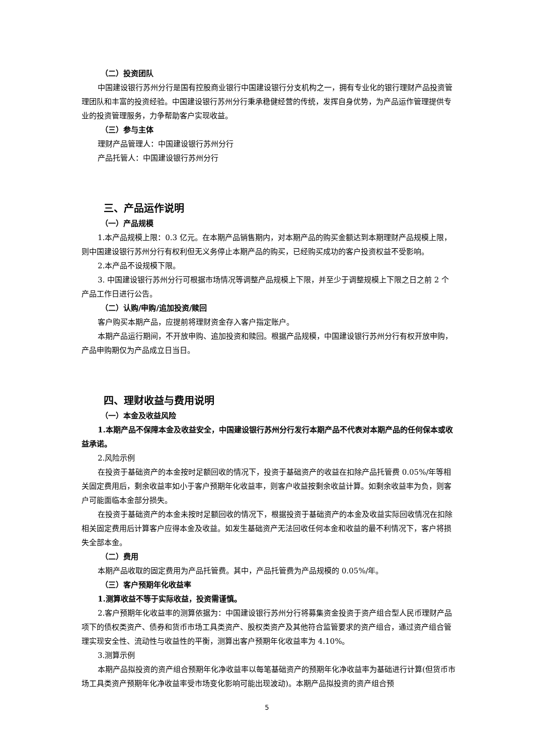（二）投资团队
中国建设银行苏州分行是国有控股商业银行中国建设银行分支机构之一，拥有专业化的银行理财产品投资管理团队和丰富的投资经验。中国建设银行苏州分行秉承稳健经营的传统，发挥自身优势，为产品运作管理提供专业的投资管理服务，力争帮助客户实现收益。
（三）参与主体
理财产品管理人：中国建设银行苏州分行
产品托管人：中国建设银行苏州分行
三、产品运作说明
（一）产品规模
1.本产品规模上限：0.3 亿元。在本期产品销售期内，对本期产品的购买金额达到本期理财产品规模上限，则中国建设银行苏州分行有权利但无义务停止本期产品的购买，已经购买成功的客户投资权益不受影响。
2.本产品不设规模下限。
3. 中国建设银行苏州分行可根据市场情况等调整产品规模上下限，并至少于调整规模上下限之日之前 2 个产品工作日进行公告。
（二）认购/申购/追加投资/赎回
客户购买本期产品，应提前将理财资金存入客户指定账户。
本期产品运行期间，不开放申购、追加投资和赎回。根据产品规模，中国建设银行苏州分行有权开放申购，产品申购期仅为产品成立日当日。
四、理财收益与费用说明
（一）本金及收益风险
1.本期产品不保障本金及收益安全，中国建设银行苏州分行发行本期产品不代表对本期产品的任何保本或收益承诺。
2.风险示例
在投资于基础资产的本金按时足额回收的情况下，投资于基础资产的收益在扣除产品托管费 0.05%/年等相关固定费用后，剩余收益率如小于客户预期年化收益率，则客户收益按剩余收益计算。如剩余收益率为负，则客户可能面临本金部分损失。
在投资于基础资产的本金未按时足额回收的情况下，根据投资于基础资产的本金及收益实际回收情况在扣除相关固定费用后计算客户应得本金及收益。如发生基础资产无法回收任何本金和收益的最不利情况下，客户将损失全部本金。
（二）费用
本期产品收取的固定费用为产品托管费。其中，产品托管费为产品规模的 0.05%/年。
（三）客户预期年化收益率
1.测算收益不等于实际收益，投资需谨慎。
2.客户预期年化收益率的测算依据为：中国建设银行苏州分行将募集资金投资于资产组合型人民币理财产品项下的债权类资产、债券和货币市场工具类资产、股权类资产及其他符合监管要求的资产组合，通过资产组合管理实现安全性、流动性与收益性的平衡，测算出客户预期年化收益率为 4.10%。
3.测算示例
本期产品拟投资的资产组合预期年化净收益率以每笔基础资产的预期年化净收益率为基础进行计算(但货币市场工具类资产预期年化净收益率受市场变化影响可能出现波动)。本期产品拟投资的资产组合预
5